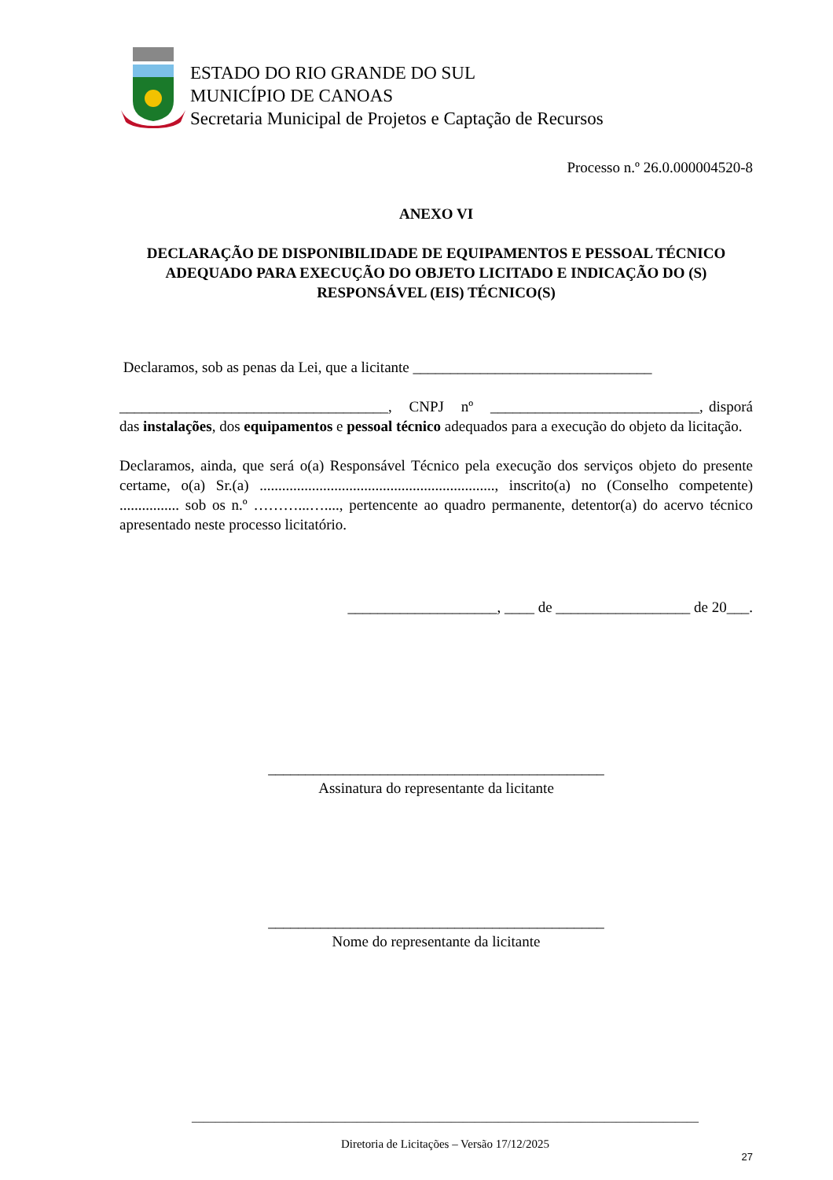ESTADO DO RIO GRANDE DO SUL
MUNICÍPIO DE CANOAS
Secretaria Municipal de Projetos e Captação de Recursos
Processo n.º 26.0.000004520-8
ANEXO VI
DECLARAÇÃO DE DISPONIBILIDADE DE EQUIPAMENTOS E PESSOAL TÉCNICO ADEQUADO PARA EXECUÇÃO DO OBJETO LICITADO E INDICAÇÃO DO (S) RESPONSÁVEL (EIS) TÉCNICO(S)
Declaramos, sob as penas da Lei, que a licitante ________________________________
____________________________________, CNPJ nº ____________________________, disporá das instalações, dos equipamentos e pessoal técnico adequados para a execução do objeto da licitação.
Declaramos, ainda, que será o(a) Responsável Técnico pela execução dos serviços objeto do presente certame, o(a) Sr.(a) ..............................................................., inscrito(a) no (Conselho competente) ................ sob os n.º ………...…...., pertencente ao quadro permanente, detentor(a) do acervo técnico apresentado neste processo licitatório.
____________________, ____ de __________________ de 20___.
_____________________________________________
Assinatura do representante da licitante
_____________________________________________
Nome do representante da licitante
______________________________________________________________________________________
Diretoria de Licitações – Versão 17/12/2025
27